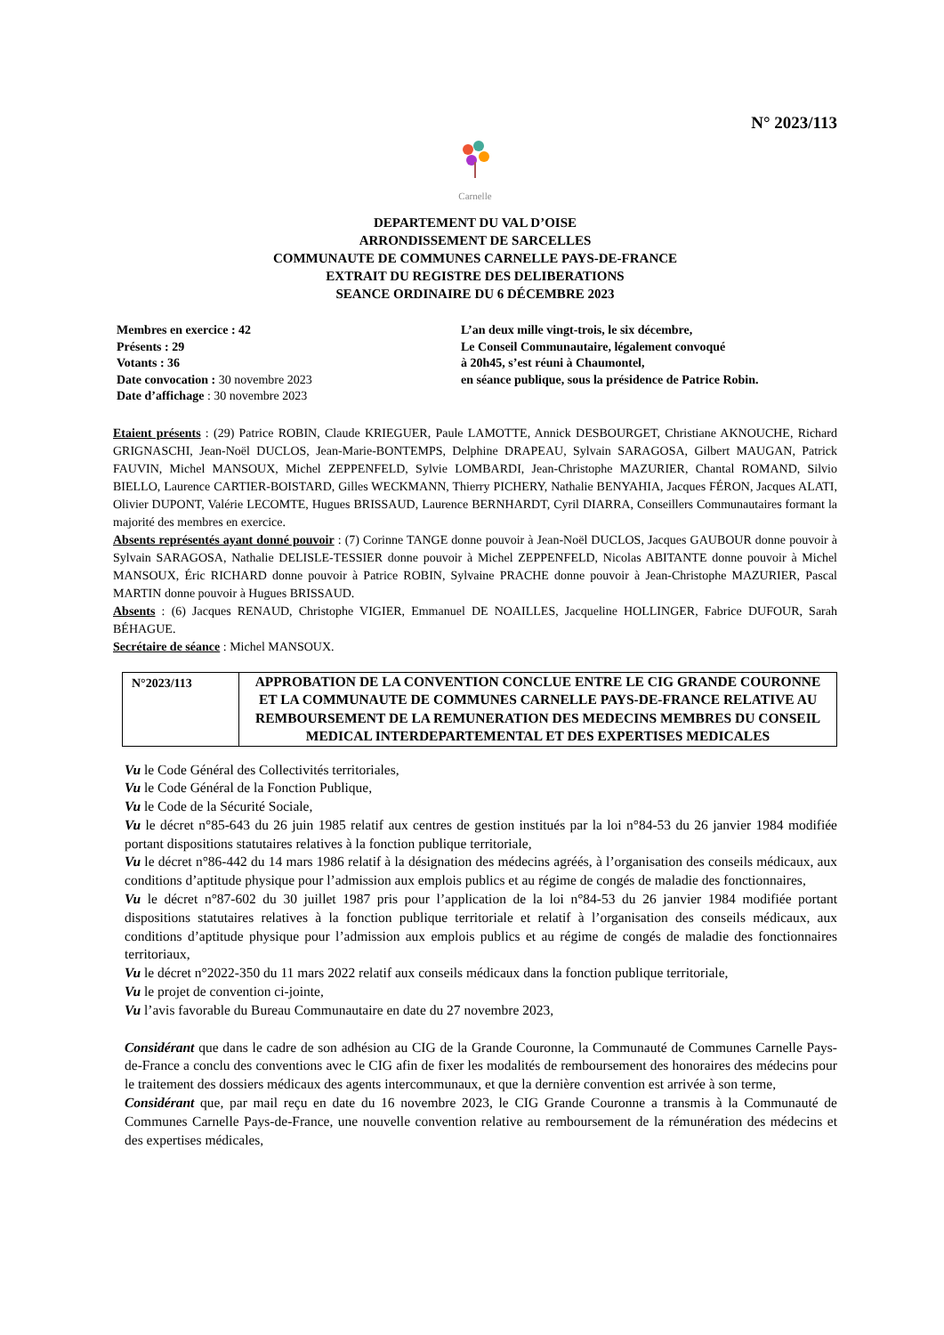N° 2023/113
Carnelle
DEPARTEMENT DU VAL D’OISE
ARRONDISSEMENT DE SARCELLES
COMMUNAUTE DE COMMUNES CARNELLE PAYS-DE-FRANCE
EXTRAIT DU REGISTRE DES DELIBERATIONS
SEANCE ORDINAIRE DU 6 DÉCEMBRE 2023
Membres en exercice : 42
Présents : 29
Votants : 36
Date convocation : 30 novembre 2023
Date d’affichage : 30 novembre 2023
L’an deux mille vingt-trois, le six décembre,
Le Conseil Communautaire, légalement convoqué
à 20h45, s’est réuni à Chaumontel,
en séance publique, sous la présidence de Patrice Robin.
Etaient présents : (29) Patrice ROBIN, Claude KRIEGUER, Paule LAMOTTE, Annick DESBOURGET, Christiane AKNOUCHE, Richard GRIGNASCHI, Jean-Noël DUCLOS, Jean-Marie-BONTEMPS, Delphine DRAPEAU, Sylvain SARAGOSA, Gilbert MAUGAN, Patrick FAUVIN, Michel MANSOUX, Michel ZEPPENFELD, Sylvie LOMBARDI, Jean-Christophe MAZURIER, Chantal ROMAND, Silvio BIELLO, Laurence CARTIER-BOISTARD, Gilles WECKMANN, Thierry PICHERY, Nathalie BENYAHIA, Jacques FÉRON, Jacques ALATI, Olivier DUPONT, Valérie LECOMTE, Hugues BRISSAUD, Laurence BERNHARDT, Cyril DIARRA, Conseillers Communautaires formant la majorité des membres en exercice.
Absents représentés ayant donné pouvoir : (7) Corinne TANGE donne pouvoir à Jean-Noël DUCLOS, Jacques GAUBOUR donne pouvoir à Sylvain SARAGOSA, Nathalie DELISLE-TESSIER donne pouvoir à Michel ZEPPENFELD, Nicolas ABITANTE donne pouvoir à Michel MANSOUX, Éric RICHARD donne pouvoir à Patrice ROBIN, Sylvaine PRACHE donne pouvoir à Jean-Christophe MAZURIER, Pascal MARTIN donne pouvoir à Hugues BRISSAUD.
Absents : (6) Jacques RENAUD, Christophe VIGIER, Emmanuel DE NOAILLES, Jacqueline HOLLINGER, Fabrice DUFOUR, Sarah BÉHAGUE.
Secrétaire de séance : Michel MANSOUX.
| N°2023/113 | APPROBATION DE LA CONVENTION CONCLUE ENTRE LE CIG GRANDE COURONNE ET LA COMMUNAUTE DE COMMUNES CARNELLE PAYS-DE-FRANCE RELATIVE AU REMBOURSEMENT DE LA REMUNERATION DES MEDECINS MEMBRES DU CONSEIL MEDICAL INTERDEPARTEMENTAL ET DES EXPERTISES MEDICALES |
Vu le Code Général des Collectivités territoriales,
Vu le Code Général de la Fonction Publique,
Vu le Code de la Sécurité Sociale,
Vu le décret n°85-643 du 26 juin 1985 relatif aux centres de gestion institués par la loi n°84-53 du 26 janvier 1984 modifiée portant dispositions statutaires relatives à la fonction publique territoriale,
Vu le décret n°86-442 du 14 mars 1986 relatif à la désignation des médecins agréés, à l’organisation des conseils médicaux, aux conditions d’aptitude physique pour l’admission aux emplois publics et au régime de congés de maladie des fonctionnaires,
Vu le décret n°87-602 du 30 juillet 1987 pris pour l’application de la loi n°84-53 du 26 janvier 1984 modifiée portant dispositions statutaires relatives à la fonction publique territoriale et relatif à l’organisation des conseils médicaux, aux conditions d’aptitude physique pour l’admission aux emplois publics et au régime de congés de maladie des fonctionnaires territoriaux,
Vu le décret n°2022-350 du 11 mars 2022 relatif aux conseils médicaux dans la fonction publique territoriale,
Vu le projet de convention ci-jointe,
Vu l’avis favorable du Bureau Communautaire en date du 27 novembre 2023,
Considérant que dans le cadre de son adhésion au CIG de la Grande Couronne, la Communauté de Communes Carnelle Pays-de-France a conclu des conventions avec le CIG afin de fixer les modalités de remboursement des honoraires des médecins pour le traitement des dossiers médicaux des agents intercommunaux, et que la dernière convention est arrivée à son terme,
Considérant que, par mail reçu en date du 16 novembre 2023, le CIG Grande Couronne a transmis à la Communauté de Communes Carnelle Pays-de-France, une nouvelle convention relative au remboursement de la rémunération des médecins et des expertises médicales,